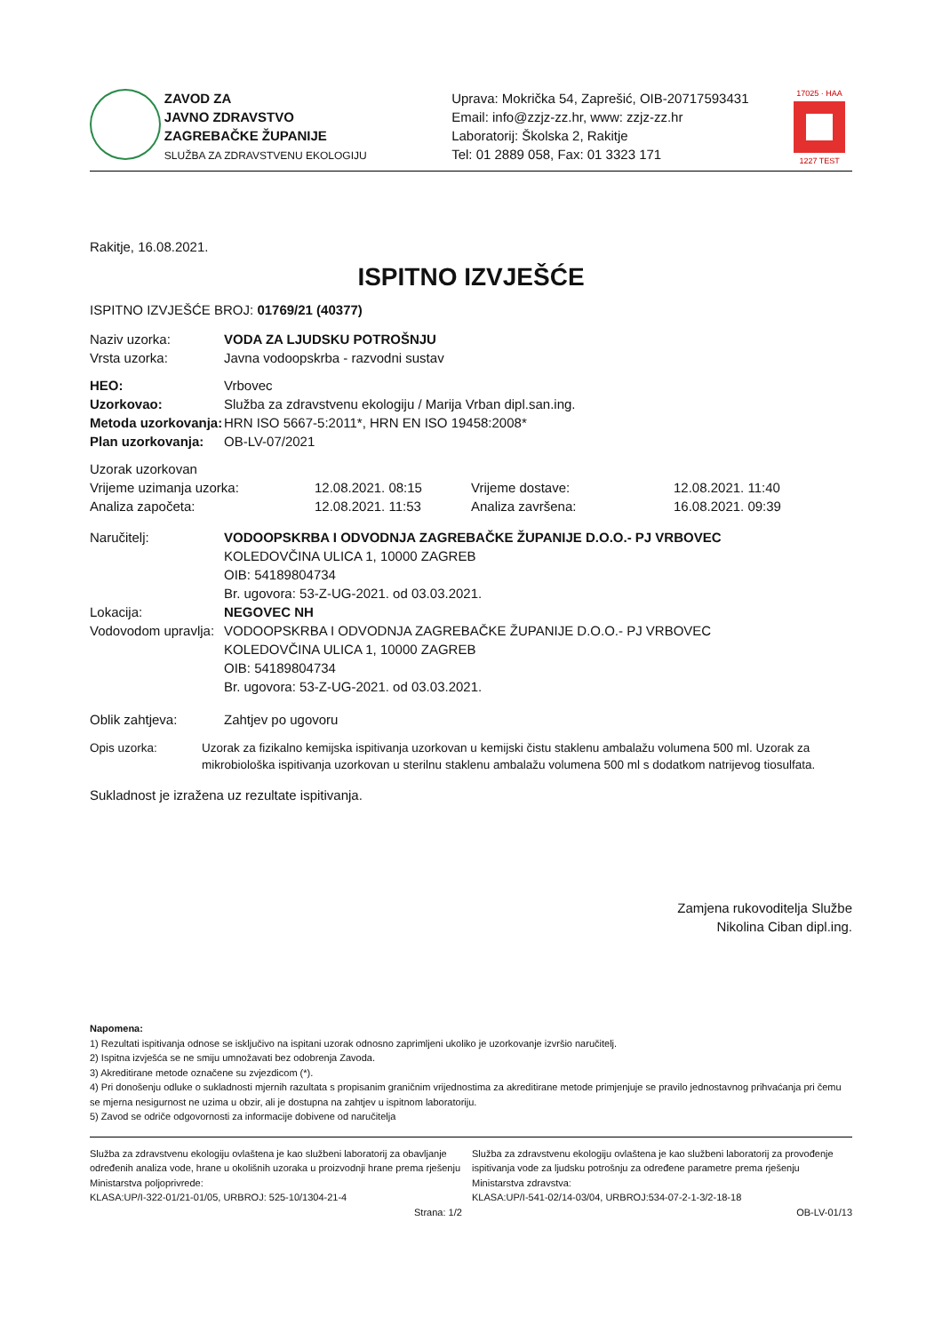ZAVOD ZA
JAVNO ZDRAVSTVO
ZAGREBAČKE ŽUPANIJE
SLUŽBA ZA ZDRAVSTVENU EKOLOGIJU
Uprava: Mokrička 54, Zaprešić, OIB-20717593431
Email: info@zzjz-zz.hr, www: zzjz-zz.hr
Laboratorij: Školska 2, Rakitje
Tel: 01 2889 058, Fax: 01 3323 171
17025 · HAA
1227 TEST
Rakitje, 16.08.2021.
ISPITNO IZVJEŠĆE
ISPITNO IZVJEŠĆE BROJ: 01769/21 (40377)
Naziv uzorka: VODA ZA LJUDSKU POTROŠNJU
Vrsta uzorka: Javna vodoopskrba - razvodni sustav
HEO: Vrbovec
Uzorkovao: Služba za zdravstvenu ekologiju / Marija Vrban dipl.san.ing.
Metoda uzorkovanja: HRN ISO 5667-5:2011*, HRN EN ISO 19458:2008*
Plan uzorkovanja: OB-LV-07/2021
Uzorak uzorkovan
Vrijeme uzimanja uzorka: 12.08.2021. 08:15 Vrijeme dostave: 12.08.2021. 11:40
Analiza započeta: 12.08.2021. 11:53 Analiza završena: 16.08.2021. 09:39
Naručitelj: VODOOPSKRBA I ODVODNJA ZAGREBAČKE ŽUPANIJE D.O.O.- PJ VRBOVEC
KOLEDOVČINA ULICA 1, 10000 ZAGREB
OIB: 54189804734
Br. ugovora: 53-Z-UG-2021. od 03.03.2021.
Lokacija: NEGOVEC NH
Vodovodom upravlja: VODOOPSKRBA I ODVODNJA ZAGREBAČKE ŽUPANIJE D.O.O.- PJ VRBOVEC
KOLEDOVČINA ULICA 1, 10000 ZAGREB
OIB: 54189804734
Br. ugovora: 53-Z-UG-2021. od 03.03.2021.
Oblik zahtjeva: Zahtjev po ugovoru
Opis uzorka: Uzorak za fizikalno kemijska ispitivanja uzorkovan u kemijski čistu staklenu ambalažu volumena 500 ml. Uzorak za mikrobiološka ispitivanja uzorkovan u sterilnu staklenu ambalažu volumena 500 ml s dodatkom natrijevog tiosulfata.
Sukladnost je izražena uz rezultate ispitivanja.
Zamjena rukovoditelja Službe
Nikolina Ciban dipl.ing.
Napomena:
1) Rezultati ispitivanja odnose se isključivo na ispitani uzorak odnosno zaprimljeni ukoliko je uzorkovanje izvršio naručitelj.
2) Ispitna izvješća se ne smiju umnožavati bez odobrenja Zavoda.
3) Akreditirane metode označene su zvjezdicom (*).
4) Pri donošenju odluke o sukladnosti mjernih razultata s propisanim graničnim vrijednostima za akreditirane metode primjenjuje se pravilo jednostavnog prihvaćanja pri čemu se mjerna nesigurnost ne uzima u obzir, ali je dostupna na zahtjev u ispitnom laboratoriju.
5) Zavod se odriče odgovornosti za informacije dobivene od naručitelja
Služba za zdravstvenu ekologiju ovlaštena je kao službeni laboratorij za obavljanje određenih analiza vode, hrane u okolišnih uzoraka u proizvodnji hrane prema rješenju Ministarstva poljoprivrede:
KLASA:UP/I-322-01/21-01/05, URBROJ: 525-10/1304-21-4
Služba za zdravstvenu ekologiju ovlaštena je kao službeni laboratorij za provođenje ispitivanja vode za ljudsku potrošnju za određene parametre prema rješenju Ministarstva zdravstva:
KLASA:UP/I-541-02/14-03/04, URBROJ:534-07-2-1-3/2-18-18
Strana: 1/2 OB-LV-01/13